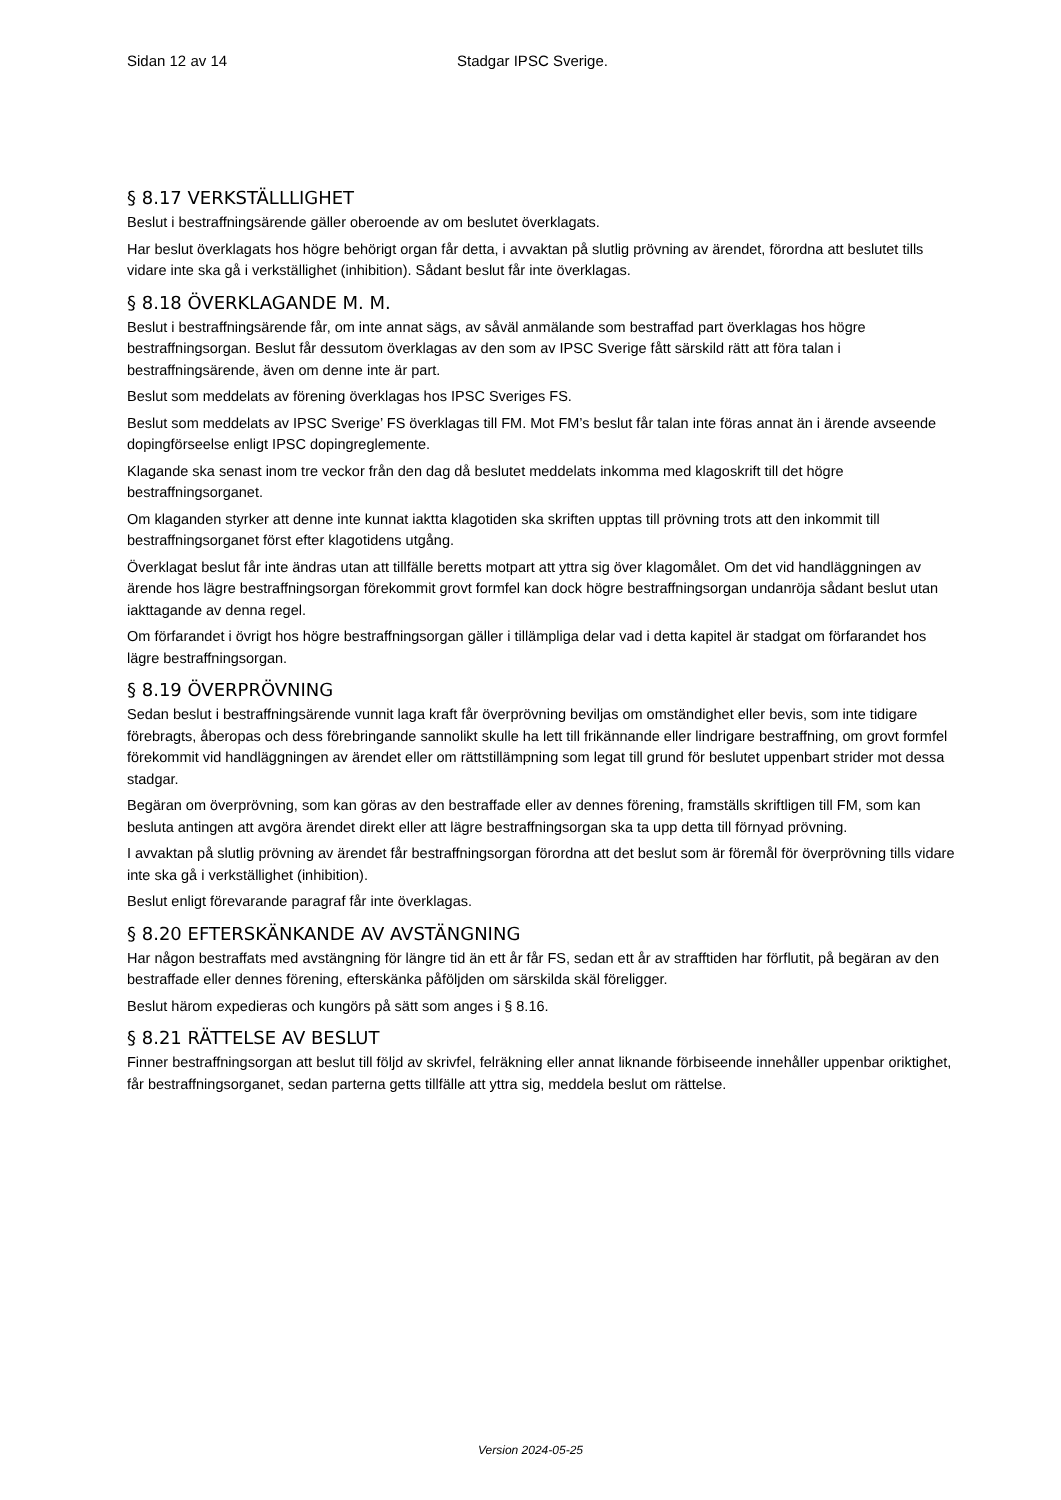Sidan 12 av 14 Stadgar IPSC Sverige.
§ 8.17 VERKSTÄLLLIGHET
Beslut i bestraffningsärende gäller oberoende av om beslutet överklagats.
Har beslut överklagats hos högre behörigt organ får detta, i avvaktan på slutlig prövning av ärendet, förordna att beslutet tills vidare inte ska gå i verkställighet (inhibition). Sådant beslut får inte överklagas.
§ 8.18 ÖVERKLAGANDE M. M.
Beslut i bestraffningsärende får, om inte annat sägs, av såväl anmälande som bestraffad part överklagas hos högre bestraffningsorgan. Beslut får dessutom överklagas av den som av IPSC Sverige fått särskild rätt att föra talan i bestraffningsärende, även om denne inte är part.
Beslut som meddelats av förening överklagas hos IPSC Sveriges FS.
Beslut som meddelats av IPSC Sverige’ FS överklagas till FM. Mot FM’s beslut får talan inte föras annat än i ärende avseende dopingförseelse enligt IPSC dopingreglemente.
Klagande ska senast inom tre veckor från den dag då beslutet meddelats inkomma med klagoskrift till det högre bestraffningsorganet.
Om klaganden styrker att denne inte kunnat iaktta klagotiden ska skriften upptas till prövning trots att den inkommit till bestraffningsorganet först efter klagotidens utgång.
Överklagat beslut får inte ändras utan att tillfälle beretts motpart att yttra sig över klagomålet. Om det vid handläggningen av ärende hos lägre bestraffningsorgan förekommit grovt formfel kan dock högre bestraffningsorgan undanröja sådant beslut utan iakttagande av denna regel.
Om förfarandet i övrigt hos högre bestraffningsorgan gäller i tillämpliga delar vad i detta kapitel är stadgat om förfarandet hos lägre bestraffningsorgan.
§ 8.19 ÖVERPRÖVNING
Sedan beslut i bestraffningsärende vunnit laga kraft får överprövning beviljas om omständighet eller bevis, som inte tidigare förebragts, åberopas och dess förebringande sannolikt skulle ha lett till frikännande eller lindrigare bestraffning, om grovt formfel förekommit vid handläggningen av ärendet eller om rättstillämpning som legat till grund för beslutet uppenbart strider mot dessa stadgar.
Begäran om överprövning, som kan göras av den bestraffade eller av dennes förening, framställs skriftligen till FM, som kan besluta antingen att avgöra ärendet direkt eller att lägre bestraffningsorgan ska ta upp detta till förnyad prövning.
I avvaktan på slutlig prövning av ärendet får bestraffningsorgan förordna att det beslut som är föremål för överprövning tills vidare inte ska gå i verkställighet (inhibition).
Beslut enligt förevarande paragraf får inte överklagas.
§ 8.20 EFTERSKÄNKANDE AV AVSTÄNGNING
Har någon bestraffats med avstängning för längre tid än ett år får FS, sedan ett år av strafftiden har förflutit, på begäran av den bestraffade eller dennes förening, efterskänka påföljden om särskilda skäl föreligger.
Beslut härom expedieras och kungörs på sätt som anges i § 8.16.
§ 8.21 RÄTTELSE AV BESLUT
Finner bestraffningsorgan att beslut till följd av skrivfel, felräkning eller annat liknande förbiseende innehåller uppenbar oriktighet, får bestraffningsorganet, sedan parterna getts tillfälle att yttra sig, meddela beslut om rättelse.
Version 2024-05-25